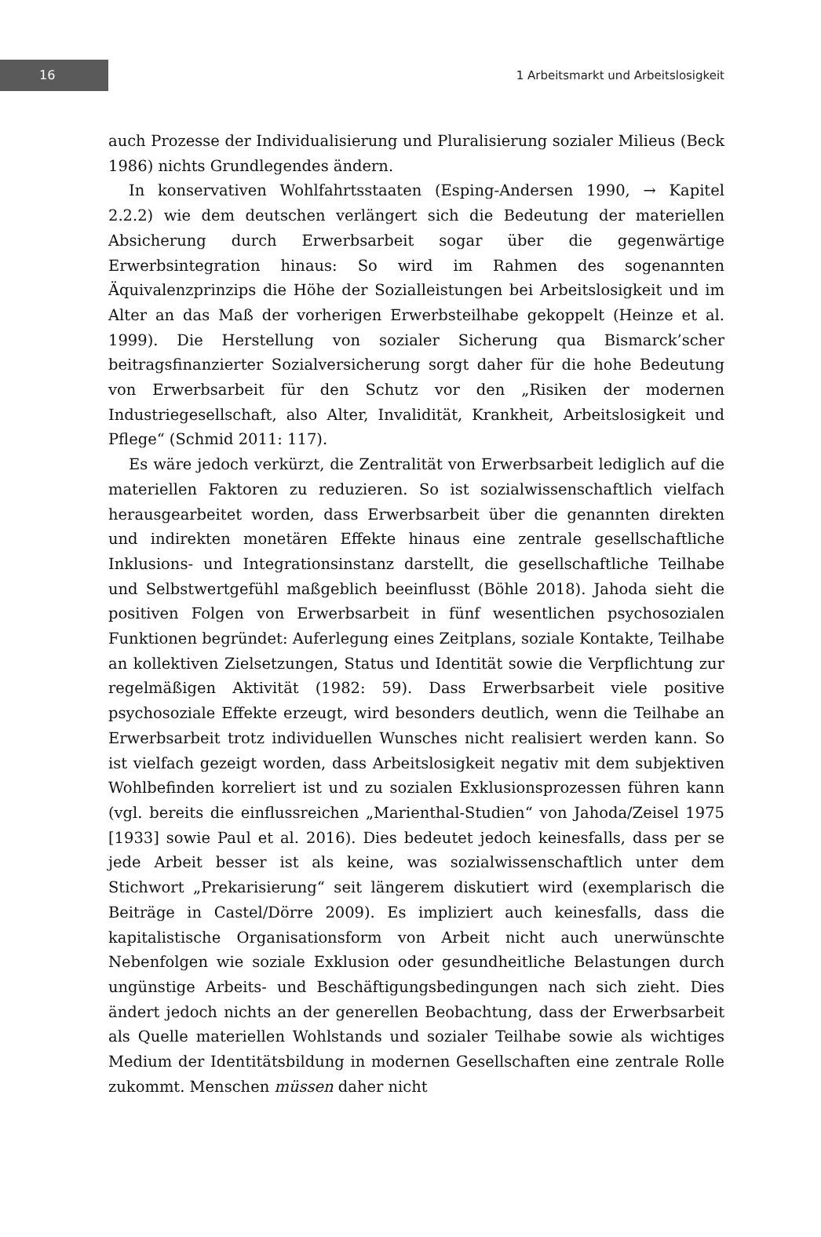16
1 Arbeitsmarkt und Arbeitslosigkeit
auch Prozesse der Individualisierung und Pluralisierung sozialer Milieus (Beck 1986) nichts Grundlegendes ändern.
In konservativen Wohlfahrtsstaaten (Esping-Andersen 1990, → Kapitel 2.2.2) wie dem deutschen verlängert sich die Bedeutung der materiellen Absicherung durch Erwerbsarbeit sogar über die gegenwärtige Erwerbsintegration hinaus: So wird im Rahmen des sogenannten Äquivalenzprinzips die Höhe der Sozialleistungen bei Arbeitslosigkeit und im Alter an das Maß der vorherigen Erwerbsteilhabe gekoppelt (Heinze et al. 1999). Die Herstellung von sozialer Sicherung qua Bismarck’scher beitragsfinanzierter Sozialversicherung sorgt daher für die hohe Bedeutung von Erwerbsarbeit für den Schutz vor den „Risiken der modernen Industriegesellschaft, also Alter, Invalidität, Krankheit, Arbeitslosigkeit und Pflege“ (Schmid 2011: 117).
Es wäre jedoch verkürzt, die Zentralität von Erwerbsarbeit lediglich auf die materiellen Faktoren zu reduzieren. So ist sozialwissenschaftlich vielfach herausgearbeitet worden, dass Erwerbsarbeit über die genannten direkten und indirekten monetären Effekte hinaus eine zentrale gesellschaftliche Inklusions- und Integrationsinstanz darstellt, die gesellschaftliche Teilhabe und Selbstwertgefühl maßgeblich beeinflusst (Böhle 2018). Jahoda sieht die positiven Folgen von Erwerbsarbeit in fünf wesentlichen psychosozialen Funktionen begründet: Auferlegung eines Zeitplans, soziale Kontakte, Teilhabe an kollektiven Zielsetzungen, Status und Identität sowie die Verpflichtung zur regelmäßigen Aktivität (1982: 59). Dass Erwerbsarbeit viele positive psychosoziale Effekte erzeugt, wird besonders deutlich, wenn die Teilhabe an Erwerbsarbeit trotz individuellen Wunsches nicht realisiert werden kann. So ist vielfach gezeigt worden, dass Arbeitslosigkeit negativ mit dem subjektiven Wohlbefinden korreliert ist und zu sozialen Exklusionsprozessen führen kann (vgl. bereits die einflussreichen „Marienthal-Studien“ von Jahoda/Zeisel 1975 [1933] sowie Paul et al. 2016). Dies bedeutet jedoch keinesfalls, dass per se jede Arbeit besser ist als keine, was sozialwissenschaftlich unter dem Stichwort „Prekarisierung“ seit längerem diskutiert wird (exemplarisch die Beiträge in Castel/Dörre 2009). Es impliziert auch keinesfalls, dass die kapitalistische Organisationsform von Arbeit nicht auch unerwünschte Nebenfolgen wie soziale Exklusion oder gesundheitliche Belastungen durch ungünstige Arbeits- und Beschäftigungsbedingungen nach sich zieht. Dies ändert jedoch nichts an der generellen Beobachtung, dass der Erwerbsarbeit als Quelle materiellen Wohlstands und sozialer Teilhabe sowie als wichtiges Medium der Identitätsbildung in modernen Gesellschaften eine zentrale Rolle zukommt. Menschen müssen daher nicht